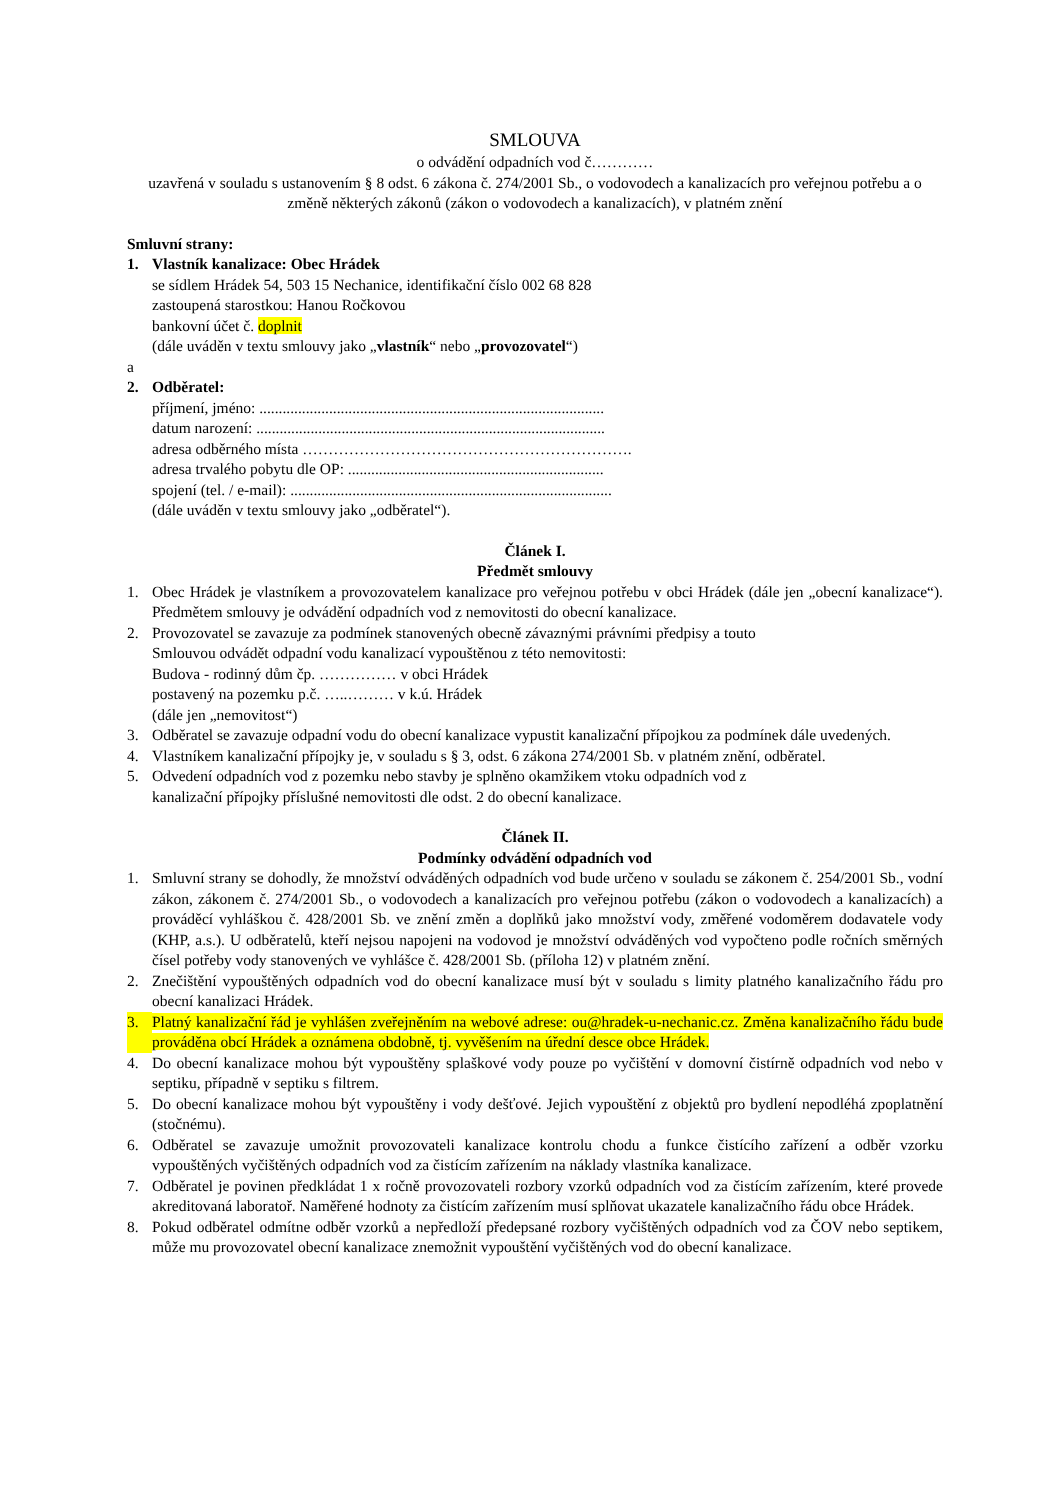SMLOUVA
o odvádění odpadních vod č…………
uzavřená v souladu s ustanovením § 8 odst. 6 zákona č. 274/2001 Sb., o vodovodech a kanalizacích pro veřejnou potřebu a o změně některých zákonů (zákon o vodovodech a kanalizacích), v platném znění
Smluvní strany:
1. Vlastník kanalizace: Obec Hrádek
se sídlem Hrádek 54, 503 15 Nechanice, identifikační číslo 002 68 828
zastoupená starostkou: Hanou Ročkovou
bankovní účet č. doplnit
(dále uváděn v textu smlouvy jako „vlastník“ nebo „provozovatel“)
a
2. Odběratel:
příjmení, jméno: .........................................................................................
datum narození: ..........................................................................................
adresa odběrného místa ……………………………………………………….
adresa trvalého pobytu dle OP: ..................................................................
spojení (tel. / e-mail): ...................................................................................
(dále uváděn v textu smlouvy jako „odběratel“).
Článek I.
Předmět smlouvy
1. Obec Hrádek je vlastníkem a provozovatelem kanalizace pro veřejnou potřebu v obci Hrádek (dále jen „obecní kanalizace“). Předmětem smlouvy je odvádění odpadních vod z nemovitosti do obecní kanalizace.
2. Provozovatel se zavazuje za podmínek stanovených obecně závaznými právními předpisy a touto
Smlouvou odvádět odpadní vodu kanalizací vypouštěnou z této nemovitosti:
Budova - rodinný dům čp. …………… v obci Hrádek
postavený na pozemku p.č. …..……… v k.ú. Hrádek
(dále jen „nemovitost“)
3. Odběratel se zavazuje odpadní vodu do obecní kanalizace vypustit kanalizační přípojkou za podmínek dále uvedených.
4. Vlastníkem kanalizační přípojky je, v souladu s § 3, odst. 6 zákona 274/2001 Sb. v platném znění, odběratel.
5. Odvedení odpadních vod z pozemku nebo stavby je splněno okamžikem vtoku odpadních vod z
kanalizační přípojky příslušné nemovitosti dle odst. 2 do obecní kanalizace.
Článek II.
Podmínky odvádění odpadních vod
1. Smluvní strany se dohodly, že množství odváděných odpadních vod bude určeno v souladu se zákonem č. 254/2001 Sb., vodní zákon, zákonem č. 274/2001 Sb., o vodovodech a kanalizacích pro veřejnou potřebu (zákon o vodovodech a kanalizacích) a prováděcí vyhláškou č. 428/2001 Sb. ve znění změn a doplňků jako množství vody, změřené vodoměrem dodavatele vody (KHP, a.s.). U odběratelů, kteří nejsou napojeni na vodovod je množství odváděných vod vypočteno podle ročních směrných čísel potřeby vody stanovených ve vyhlášce č. 428/2001 Sb. (příloha 12) v platném znění.
2. Znečištění vypouštěných odpadních vod do obecní kanalizace musí být v souladu s limity platného kanalizačního řádu pro obecní kanalizaci Hrádek.
3. Platný kanalizační řád je vyhlášen zveřejněním na webové adrese: ou@hradek-u-nechanic.cz. Změna kanalizačního řádu bude prováděna obcí Hrádek a oznámena obdobně, tj. vyvěšením na úřední desce obce Hrádek.
4. Do obecní kanalizace mohou být vypouštěny splaškové vody pouze po vyčištění v domovní čistírně odpadních vod nebo v septiku, případně v septiku s filtrem.
5. Do obecní kanalizace mohou být vypouštěny i vody dešťové. Jejich vypouštění z objektů pro bydlení nepodléhá zpoplatnění (stočnému).
6. Odběratel se zavazuje umožnit provozovateli kanalizace kontrolu chodu a funkce čistícího zařízení a odběr vzorku vypouštěných vyčištěných odpadních vod za čistícím zařízením na náklady vlastníka kanalizace.
7. Odběratel je povinen předkládat 1 x ročně provozovateli rozbory vzorků odpadních vod za čistícím zařízením, které provede akreditovaná laboratoř. Naměřené hodnoty za čistícím zařízením musí splňovat ukazatele kanalizačního řádu obce Hrádek.
8. Pokud odběratel odmítne odběr vzorků a nepředloží předepsané rozbory vyčištěných odpadních vod za ČOV nebo septikem, může mu provozovatel obecní kanalizace znemožnit vypouštění vyčištěných vod do obecní kanalizace.